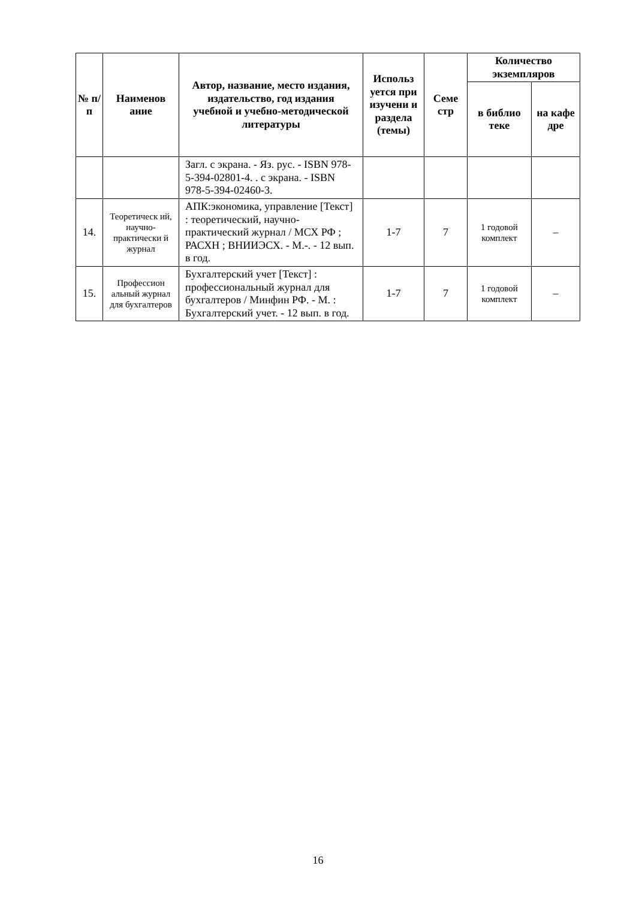| № п/п | Наименов ание | Автор, название, место издания, издательство, год издания учебной и учебно-методической литературы | Использ уется при изучени и раздела (темы) | Семе стр | Количество экземпляров | |
| --- | --- | --- | --- | --- | --- | --- |
| | | | | | в библио теке | на кафе дре |
| | | Загл. с экрана. - Яз. рус. - ISBN 978-5-394-02801-4. . с экрана. - ISBN 978-5-394-02460-3. | | | | |
| 14. | Теоретическ ий, научно-практически й журнал | АПК:экономика, управление [Текст] : теоретический, научно-практический журнал / МСХ РФ ; РАСХН ; ВНИИЭСХ. - М.-. - 12 вып. в год. | 1-7 | 7 | 1 годовой комплект | – |
| 15. | Профессион альный журнал для бухгалтеров | Бухгалтерский учет [Текст] : профессиональный журнал для бухгалтеров / Минфин РФ. - М. : Бухгалтерский учет. - 12 вып. в год. | 1-7 | 7 | 1 годовой комплект | – |
16